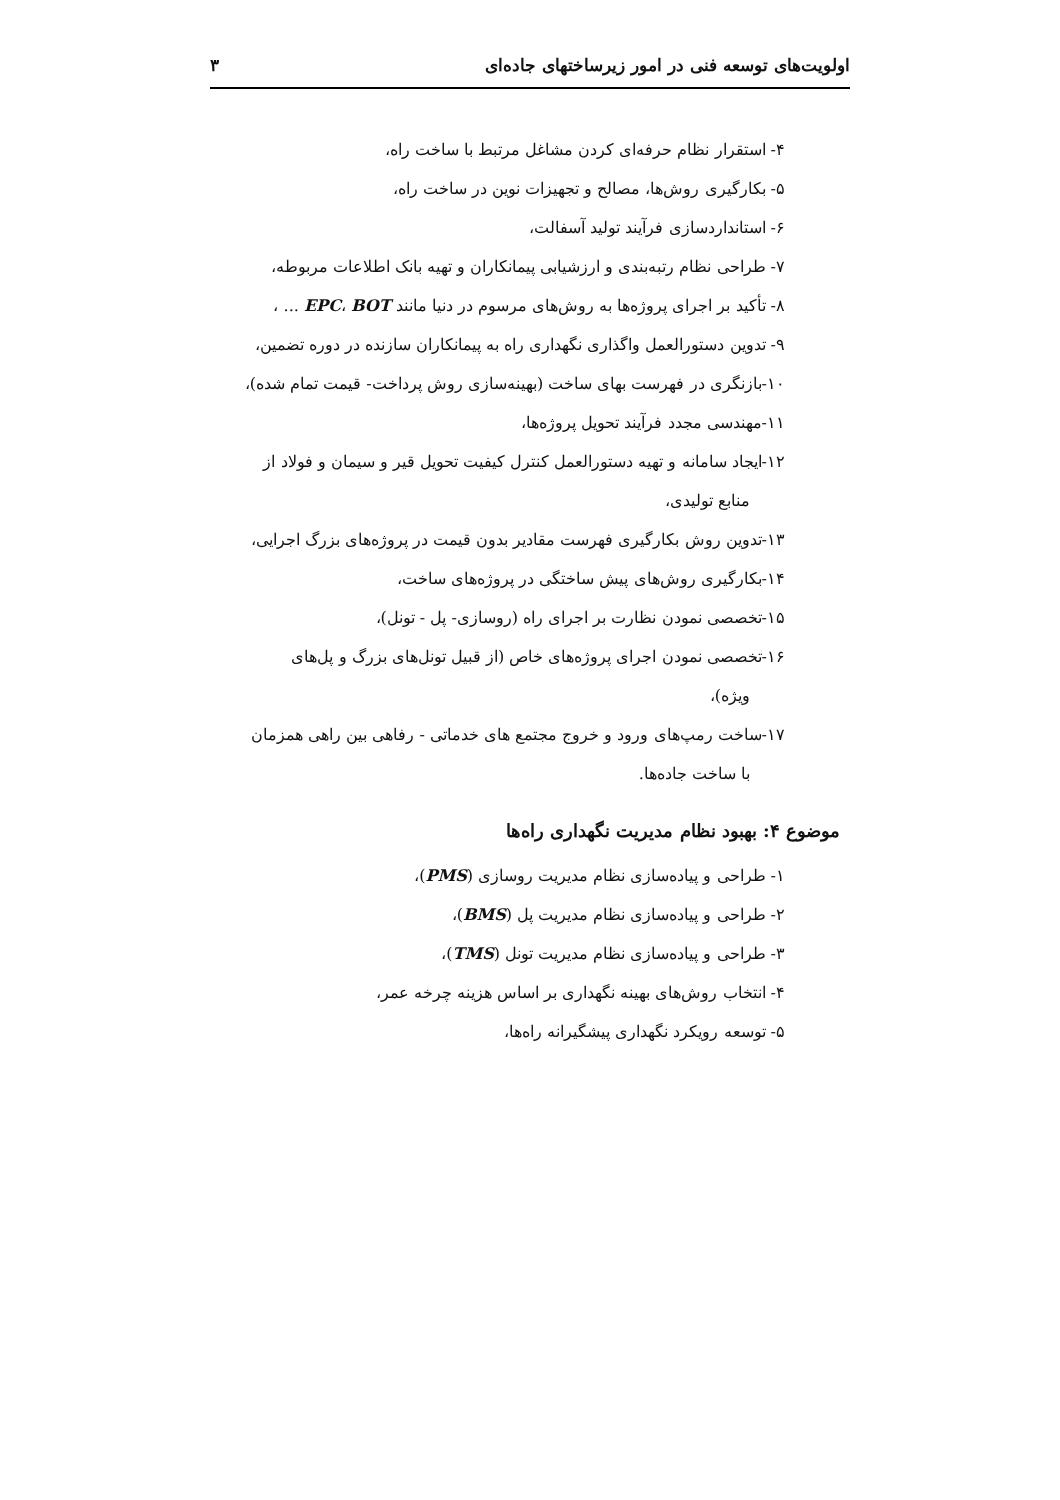اولویت‌های توسعه فنی در امور زیرساختهای جاده‌ای ۳
۴- استقرار نظام حرفه‌ای کردن مشاغل مرتبط با ساخت راه،
۵- بکارگیری روش‌ها، مصالح و تجهیزات نوین در ساخت راه،
۶- استانداردسازی فرآیند تولید آسفالت،
۷- طراحی نظام رتبه‌بندی و ارزشیابی پیمانکاران و تهیه بانک اطلاعات مربوطه،
۸- تأکید بر اجرای پروژه‌ها به روش‌های مرسوم در دنیا مانند EPC، BOT ... ،
۹- تدوین دستورالعمل واگذاری نگهداری راه به پیمانکاران سازنده در دوره تضمین،
۱۰-بازنگری در فهرست بهای ساخت (بهینه‌سازی روش پرداخت- قیمت تمام شده)،
۱۱-مهندسی مجدد فرآیند تحویل پروژه‌ها،
۱۲-ایجاد سامانه و تهیه دستورالعمل کنترل کیفیت تحویل قیر و سیمان و فولاد از
منابع تولیدی،
۱۳-تدوین روش بکارگیری فهرست مقادیر بدون قیمت در پروژه‌های بزرگ اجرایی،
۱۴-بکارگیری روش‌های پیش ساختگی در پروژه‌های ساخت،
۱۵-تخصصی نمودن نظارت بر اجرای راه (روسازی- پل - تونل)،
۱۶-تخصصی نمودن اجرای پروژه‌های خاص (از قبیل تونل‌های بزرگ و پل‌های
ویژه)،
۱۷-ساخت رمپ‌های ورود و خروج مجتمع های خدماتی - رفاهی بین راهی همزمان
با ساخت جاده‌ها.
موضوع ۴: بهبود نظام مدیریت نگهداری راه‌ها
۱- طراحی و پیاده‌سازی نظام مدیریت روسازی (PMS)،
۲- طراحی و پیاده‌سازی نظام مدیریت پل (BMS)،
۳- طراحی و پیاده‌سازی نظام مدیریت تونل (TMS)،
۴- انتخاب روش‌های بهینه نگهداری بر اساس هزینه چرخه عمر،
۵- توسعه رویکرد نگهداری پیشگیرانه راه‌ها،